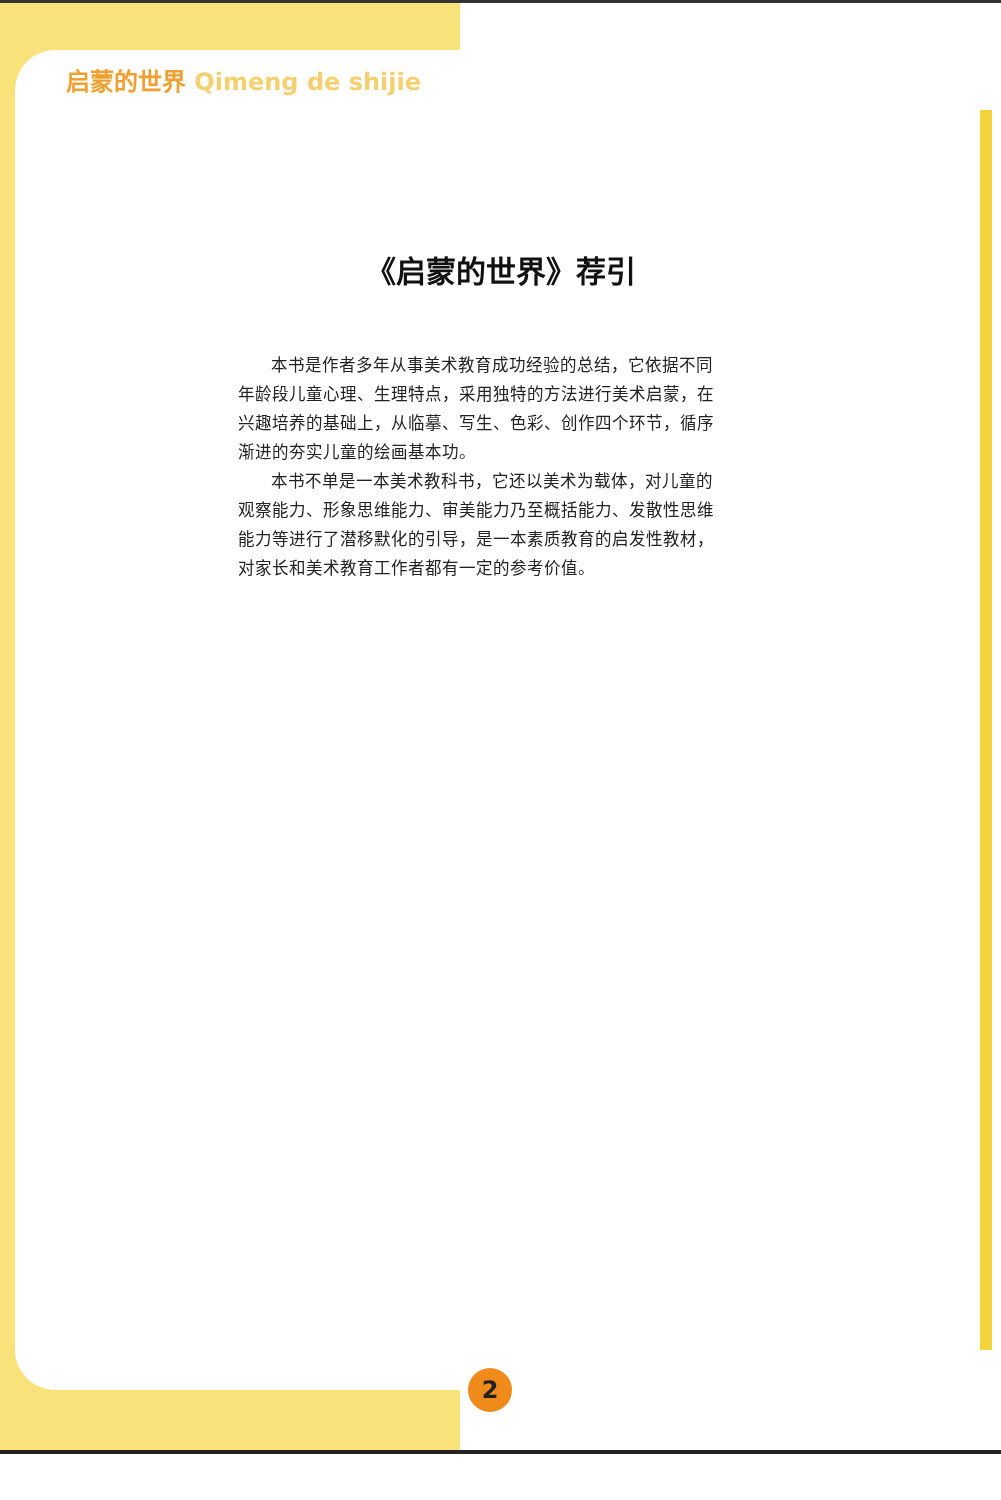启蒙的世界 Qimeng de shijie
《启蒙的世界》荐引
本书是作者多年从事美术教育成功经验的总结，它依据不同年龄段儿童心理、生理特点，采用独特的方法进行美术启蒙，在兴趣培养的基础上，从临摹、写生、色彩、创作四个环节，循序渐进的夯实儿童的绘画基本功。
本书不单是一本美术教科书，它还以美术为载体，对儿童的观察能力、形象思维能力、审美能力乃至概括能力、发散性思维能力等进行了潜移默化的引导，是一本素质教育的启发性教材，对家长和美术教育工作者都有一定的参考价值。
2